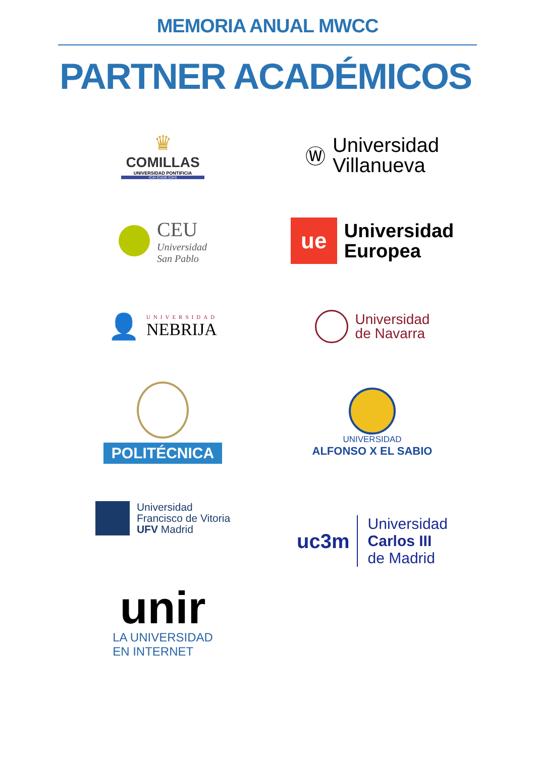MEMORIA ANUAL MWCC
PARTNER ACADÉMICOS
♛
COMILLAS
UNIVERSIDAD PONTIFICIA
ICAI ICADE CIHS
Ⓦ
Universidad
Villanueva
CEU
Universidad
San Pablo
ue
Universidad
Europea
👤
UNIVERSIDAD
NEBRIJA
Universidad
de Navarra
POLITÉCNICA
UNIVERSIDAD
ALFONSO X EL SABIO
Universidad
Francisco de Vitoria
UFV Madrid
uc3m
Universidad
Carlos III
de Madrid
unir
LA UNIVERSIDAD
EN INTERNET